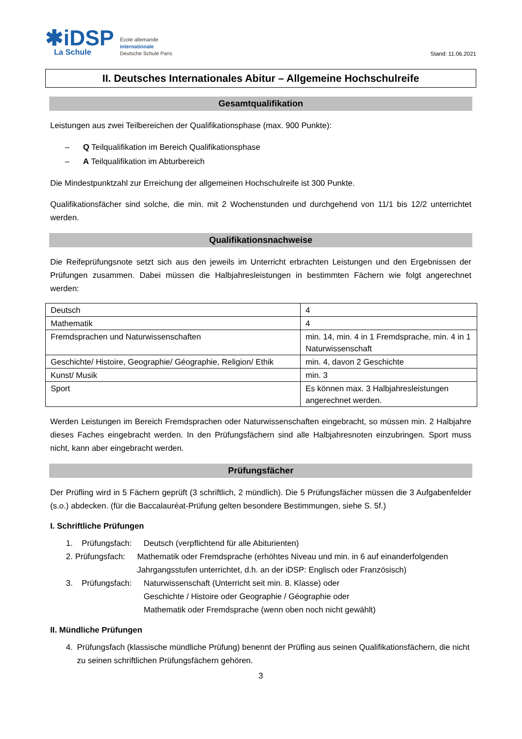✱iDSP
La Schule
École allemande
internationale
Deutsche Schule Paris
Stand: 11.06.2021
II. Deutsches Internationales Abitur – Allgemeine Hochschulreife
Gesamtqualifikation
Leistungen aus zwei Teilbereichen der Qualifikationsphase (max. 900 Punkte):
– Q Teilqualifikation im Bereich Qualifikationsphase
– A Teilqualifikation im Abturbereich
Die Mindestpunktzahl zur Erreichung der allgemeinen Hochschulreife ist 300 Punkte.
Qualifikationsfächer sind solche, die min. mit 2 Wochenstunden und durchgehend von 11/1 bis 12/2 unterrichtet werden.
Qualifikationsnachweise
Die Reifeprüfungsnote setzt sich aus den jeweils im Unterricht erbrachten Leistungen und den Ergebnissen der Prüfungen zusammen. Dabei müssen die Halbjahresleistungen in bestimmten Fächern wie folgt angerechnet werden:
| Deutsch | 4 |
| Mathematik | 4 |
| Fremdsprachen und Naturwissenschaften | min. 14, min. 4 in 1 Fremdsprache, min. 4 in 1 Naturwissenschaft |
| Geschichte/ Histoire, Geographie/ Géographie, Religion/ Ethik | min. 4, davon 2 Geschichte |
| Kunst/ Musik | min. 3 |
| Sport | Es können max. 3 Halbjahresleistungen angerechnet werden. |
Werden Leistungen im Bereich Fremdsprachen oder Naturwissenschaften eingebracht, so müssen min. 2 Halbjahre dieses Faches eingebracht werden. In den Prüfungsfächern sind alle Halbjahresnoten einzubringen. Sport muss nicht, kann aber eingebracht werden.
Prüfungsfächer
Der Prüfling wird in 5 Fächern geprüft (3 schriftlich, 2 mündlich). Die 5 Prüfungsfächer müssen die 3 Aufgabenfelder (s.o.) abdecken. (für die Baccalauréat-Prüfung gelten besondere Bestimmungen, siehe S. 5f.)
I. Schriftliche Prüfungen
1. Prüfungsfach: Deutsch (verpflichtend für alle Abiturienten)
2. Prüfungsfach: Mathematik oder Fremdsprache (erhöhtes Niveau und min. in 6 auf einanderfolgenden Jahrgangsstufen unterrichtet, d.h. an der iDSP: Englisch oder Französisch)
3. Prüfungsfach: Naturwissenschaft (Unterricht seit min. 8. Klasse) oder
Geschichte / Histoire oder Geographie / Géographie oder
Mathematik oder Fremdsprache (wenn oben noch nicht gewählt)
II. Mündliche Prüfungen
4. Prüfungsfach (klassische mündliche Prüfung) benennt der Prüfling aus seinen Qualifikationsfächern, die nicht zu seinen schriftlichen Prüfungsfächern gehören.
3